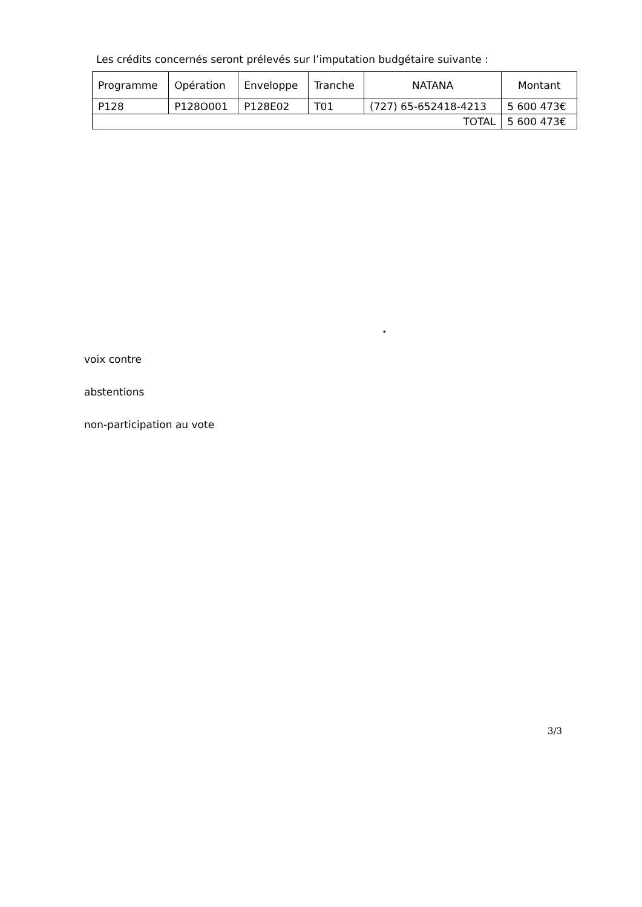Les crédits concernés seront prélevés sur l’imputation budgétaire suivante :
| Programme | Opération | Enveloppe | Tranche | NATANA | Montant |
| --- | --- | --- | --- | --- | --- |
| P128 | P128O001 | P128E02 | T01 | (727) 65-652418-4213 | 5 600 473€ |
| TOTAL | | | | | 5 600 473€ |
.
voix contre
abstentions
non-participation au vote
3/3